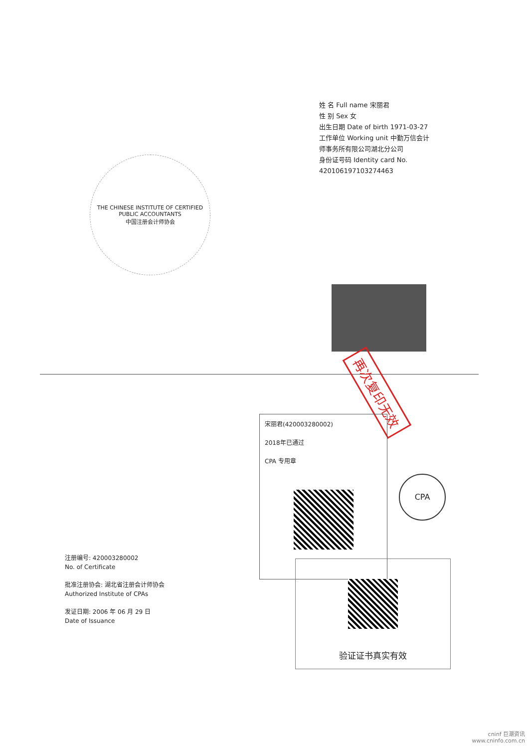THE CHINESE INSTITUTE OF CERTIFIED PUBLIC ACCOUNTANTS
中国注册会计师协会
姓 名 Full name 宋丽君
性 别 Sex 女
出生日期 Date of birth 1971-03-27
工作单位 Working unit 中勤万信会计师事务所有限公司湖北分公司
身份证号码 Identity card No. 420106197103274463
再次复印无效
宋丽君(420003280002)
2018年已通过
CPA 专用章
CPA
验证证书真实有效
注册编号: 420003280002
No. of Certificate
批准注册协会: 湖北省注册会计师协会
Authorized Institute of CPAs
发证日期: 2006 年 06 月 29 日
Date of Issuance
cninf 巨潮资讯
www.cninfo.com.cn